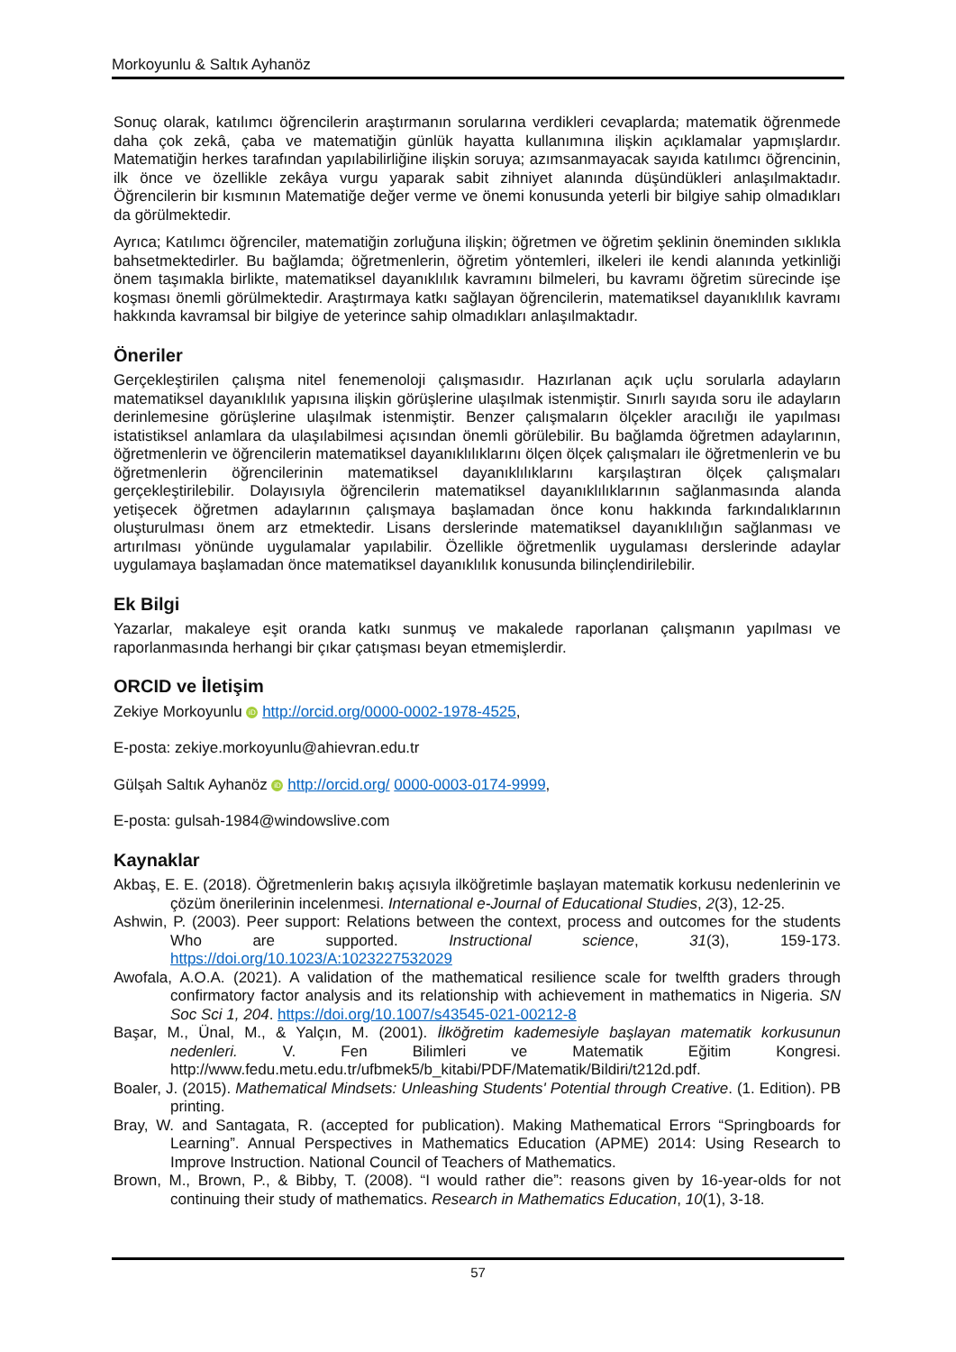Morkoyunlu & Saltık Ayhanöz
Sonuç olarak, katılımcı öğrencilerin araştırmanın sorularına verdikleri cevaplarda; matematik öğrenmede daha çok zekâ, çaba ve matematiğin günlük hayatta kullanımına ilişkin açıklamalar yapmışlardır. Matematiğin herkes tarafından yapılabilirliğine ilişkin soruya; azımsanmayacak sayıda katılımcı öğrencinin, ilk önce ve özellikle zekâya vurgu yaparak sabit zihniyet alanında düşündükleri anlaşılmaktadır. Öğrencilerin bir kısmının Matematiğe değer verme ve önemi konusunda yeterli bir bilgiye sahip olmadıkları da görülmektedir.
Ayrıca; Katılımcı öğrenciler, matematiğin zorluğuna ilişkin; öğretmen ve öğretim şeklinin öneminden sıklıkla bahsetmektedirler. Bu bağlamda; öğretmenlerin, öğretim yöntemleri, ilkeleri ile kendi alanında yetkinliği önem taşımakla birlikte, matematiksel dayanıklılık kavramını bilmeleri, bu kavramı öğretim sürecinde işe koşması önemli görülmektedir. Araştırmaya katkı sağlayan öğrencilerin, matematiksel dayanıklılık kavramı hakkında kavramsal bir bilgiye de yeterince sahip olmadıkları anlaşılmaktadır.
Öneriler
Gerçekleştirilen çalışma nitel fenemenoloji çalışmasıdır. Hazırlanan açık uçlu sorularla adayların matematiksel dayanıklılık yapısına ilişkin görüşlerine ulaşılmak istenmiştir. Sınırlı sayıda soru ile adayların derinlemesine görüşlerine ulaşılmak istenmiştir. Benzer çalışmaların ölçekler aracılığı ile yapılması istatistiksel anlamlara da ulaşılabilmesi açısından önemli görülebilir. Bu bağlamda öğretmen adaylarının, öğretmenlerin ve öğrencilerin matematiksel dayanıklılıklarını ölçen ölçek çalışmaları ile öğretmenlerin ve bu öğretmenlerin öğrencilerinin matematiksel dayanıklılıklarını karşılaştıran ölçek çalışmaları gerçekleştirilebilir. Dolayısıyla öğrencilerin matematiksel dayanıklılıklarının sağlanmasında alanda yetişecek öğretmen adaylarının çalışmaya başlamadan önce konu hakkında farkındalıklarının oluşturulması önem arz etmektedir. Lisans derslerinde matematiksel dayanıklılığın sağlanması ve artırılması yönünde uygulamalar yapılabilir. Özellikle öğretmenlik uygulaması derslerinde adaylar uygulamaya başlamadan önce matematiksel dayanıklılık konusunda bilinçlendirilebilir.
Ek Bilgi
Yazarlar, makaleye eşit oranda katkı sunmuş ve makalede raporlanan çalışmanın yapılması ve raporlanmasında herhangi bir çıkar çatışması beyan etmemişlerdir.
ORCID ve İletişim
Zekiye Morkoyunlu iD http://orcid.org/0000-0002-1978-4525,
E-posta: zekiye.morkoyunlu@ahievran.edu.tr
Gülşah Saltık Ayhanöz iD http://orcid.org/ 0000-0003-0174-9999,
E-posta: gulsah-1984@windowslive.com
Kaynaklar
Akbaş, E. E. (2018). Öğretmenlerin bakış açısıyla ilköğretimle başlayan matematik korkusu nedenlerinin ve çözüm önerilerinin incelenmesi. International e-Journal of Educational Studies, 2(3), 12-25.
Ashwin, P. (2003). Peer support: Relations between the context, process and outcomes for the students Who are supported. Instructional science, 31(3), 159-173. https://doi.org/10.1023/A:1023227532029
Awofala, A.O.A. (2021). A validation of the mathematical resilience scale for twelfth graders through confirmatory factor analysis and its relationship with achievement in mathematics in Nigeria. SN Soc Sci 1, 204. https://doi.org/10.1007/s43545-021-00212-8
Başar, M., Ünal, M., & Yalçın, M. (2001). İlköğretim kademesiyle başlayan matematik korkusunun nedenleri. V. Fen Bilimleri ve Matematik Eğitim Kongresi. http://www.fedu.metu.edu.tr/ufbmek5/b_kitabi/PDF/Matematik/Bildiri/t212d.pdf.
Boaler, J. (2015). Mathematical Mindsets: Unleashing Students' Potential through Creative. (1. Edition). PB printing.
Bray, W. and Santagata, R. (accepted for publication). Making Mathematical Errors “Springboards for Learning”. Annual Perspectives in Mathematics Education (APME) 2014: Using Research to Improve Instruction. National Council of Teachers of Mathematics.
Brown, M., Brown, P., & Bibby, T. (2008). “I would rather die”: reasons given by 16-year-olds for not continuing their study of mathematics. Research in Mathematics Education, 10(1), 3-18.
57